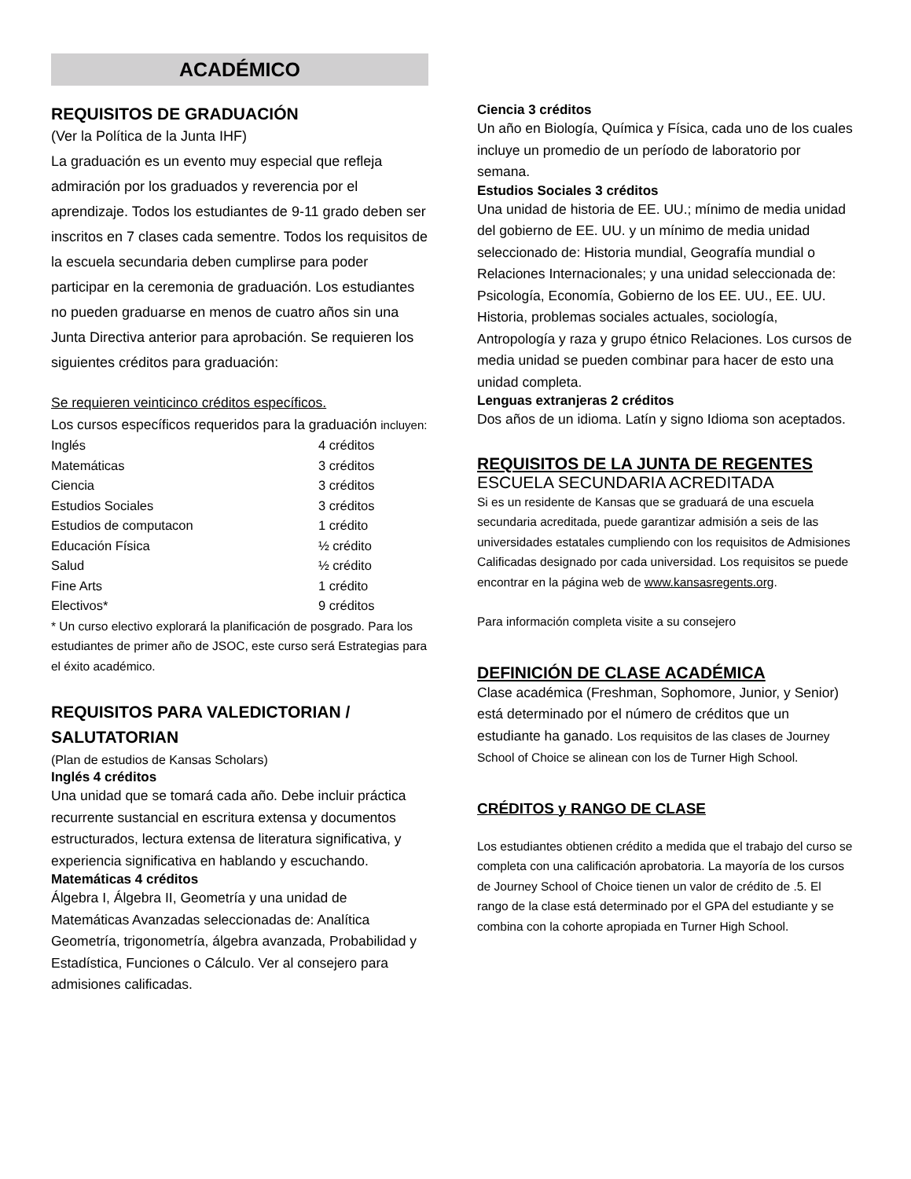ACADÉMICO
REQUISITOS DE GRADUACIÓN
(Ver la Política de la Junta IHF)
La graduación es un evento muy especial que refleja admiración por los graduados y reverencia por el aprendizaje. Todos los estudiantes de 9-11 grado deben ser inscritos en 7 clases cada sementre. Todos los requisitos de la escuela secundaria deben cumplirse para poder participar en la ceremonia de graduación. Los estudiantes no pueden graduarse en menos de cuatro años sin una Junta Directiva anterior para aprobación. Se requieren los siguientes créditos para graduación:
Se requieren veinticinco créditos específicos.
Los cursos específicos requeridos para la graduación incluyen:
| Inglés | 4 créditos |
| Matemáticas | 3 créditos |
| Ciencia | 3 créditos |
| Estudios Sociales | 3 créditos |
| Estudios de computacon | 1 crédito |
| Educación Física | ½ crédito |
| Salud | ½ crédito |
| Fine Arts | 1 crédito |
| Electivos* | 9 créditos |
* Un curso electivo explorará la planificación de posgrado. Para los estudiantes de primer año de JSOC, este curso será Estrategias para el éxito académico.
REQUISITOS PARA VALEDICTORIAN / SALUTATORIAN
(Plan de estudios de Kansas Scholars)
Inglés 4 créditos
Una unidad que se tomará cada año. Debe incluir práctica recurrente sustancial en escritura extensa y documentos estructurados, lectura extensa de literatura significativa, y experiencia significativa en hablando y escuchando.
Matemáticas 4 créditos
Álgebra I, Álgebra II, Geometría y una unidad de Matemáticas Avanzadas seleccionadas de: Analítica Geometría, trigonometría, álgebra avanzada, Probabilidad y Estadística, Funciones o Cálculo. Ver al consejero para admisiones calificadas.
Ciencia 3 créditos
Un año en Biología, Química y Física, cada uno de los cuales incluye un promedio de un período de laboratorio por semana.
Estudios Sociales 3 créditos
Una unidad de historia de EE. UU.; mínimo de media unidad del gobierno de EE. UU. y un mínimo de media unidad seleccionado de: Historia mundial, Geografía mundial o Relaciones Internacionales; y una unidad seleccionada de: Psicología, Economía, Gobierno de los EE. UU., EE. UU. Historia, problemas sociales actuales, sociología, Antropología y raza y grupo étnico Relaciones. Los cursos de media unidad se pueden combinar para hacer de esto una unidad completa.
Lenguas extranjeras 2 créditos
Dos años de un idioma. Latín y signo Idioma son aceptados.
REQUISITOS DE LA JUNTA DE REGENTES
ESCUELA SECUNDARIA ACREDITADA
Si es un residente de Kansas que se graduará de una escuela secundaria acreditada, puede garantizar admisión a seis de las universidades estatales cumpliendo con los requisitos de Admisiones Calificadas designado por cada universidad. Los requisitos se puede encontrar en la página web de www.kansasregents.org.
Para información completa visite a su consejero
DEFINICIÓN DE CLASE ACADÉMICA
Clase académica (Freshman, Sophomore, Junior, y Senior) está determinado por el número de créditos que un estudiante ha ganado. Los requisitos de las clases de Journey School of Choice se alinean con los de Turner High School.
CRÉDITOS y RANGO DE CLASE
Los estudiantes obtienen crédito a medida que el trabajo del curso se completa con una calificación aprobatoria. La mayoría de los cursos de Journey School of Choice tienen un valor de crédito de .5. El rango de la clase está determinado por el GPA del estudiante y se combina con la cohorte apropiada en Turner High School.